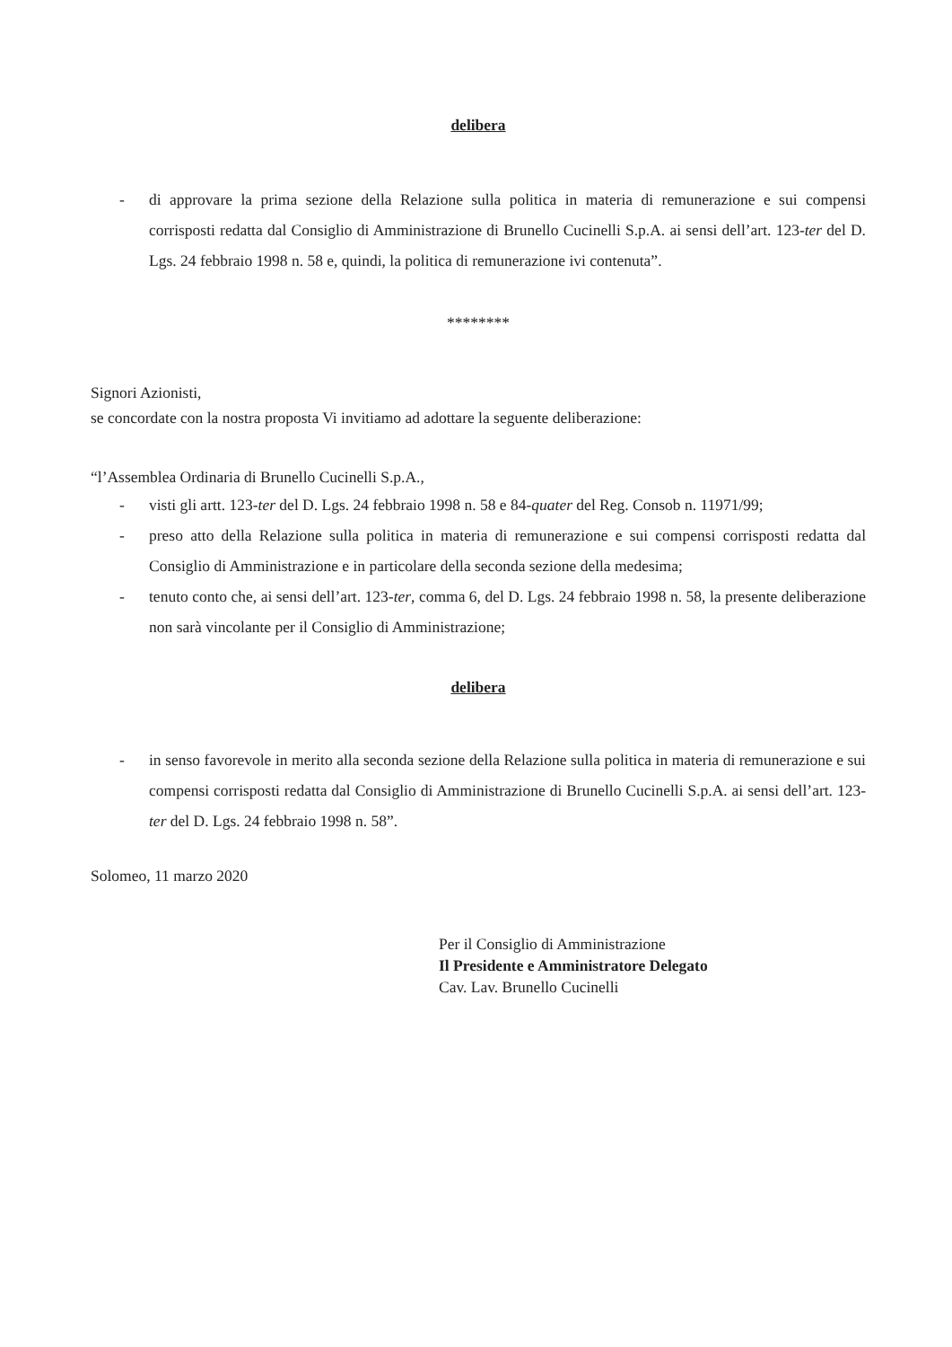delibera
- di approvare la prima sezione della Relazione sulla politica in materia di remunerazione e sui compensi corrisposti redatta dal Consiglio di Amministrazione di Brunello Cucinelli S.p.A. ai sensi dell’art. 123-ter del D. Lgs. 24 febbraio 1998 n. 58 e, quindi, la politica di remunerazione ivi contenuta”.
********
Signori Azionisti,
se concordate con la nostra proposta Vi invitiamo ad adottare la seguente deliberazione:
“l’Assemblea Ordinaria di Brunello Cucinelli S.p.A.,
- visti gli artt. 123-ter del D. Lgs. 24 febbraio 1998 n. 58 e 84-quater del Reg. Consob n. 11971/99;
- preso atto della Relazione sulla politica in materia di remunerazione e sui compensi corrisposti redatta dal Consiglio di Amministrazione e in particolare della seconda sezione della medesima;
- tenuto conto che, ai sensi dell’art. 123-ter, comma 6, del D. Lgs. 24 febbraio 1998 n. 58, la presente deliberazione non sarà vincolante per il Consiglio di Amministrazione;
delibera
- in senso favorevole in merito alla seconda sezione della Relazione sulla politica in materia di remunerazione e sui compensi corrisposti redatta dal Consiglio di Amministrazione di Brunello Cucinelli S.p.A. ai sensi dell’art. 123-ter del D. Lgs. 24 febbraio 1998 n. 58”.
Solomeo, 11 marzo 2020
Per il Consiglio di Amministrazione
Il Presidente e Amministratore Delegato
Cav. Lav. Brunello Cucinelli